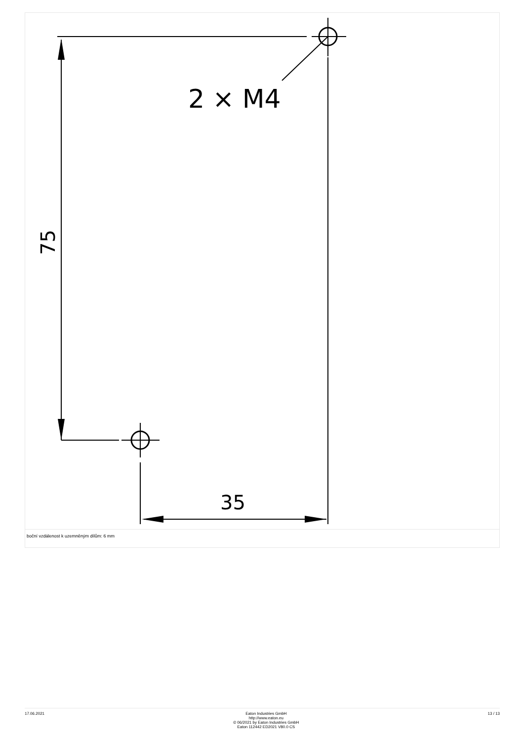2 × M4
35
75
boční vzdálenost k uzemněným dílům: 6 mm
17.06.2021 Eaton Industries GmbH
http://www.eaton.eu
© 06/2021 by Eaton Industries GmbH
Eaton 112442 ED2021 V80.0 CS
13 / 13